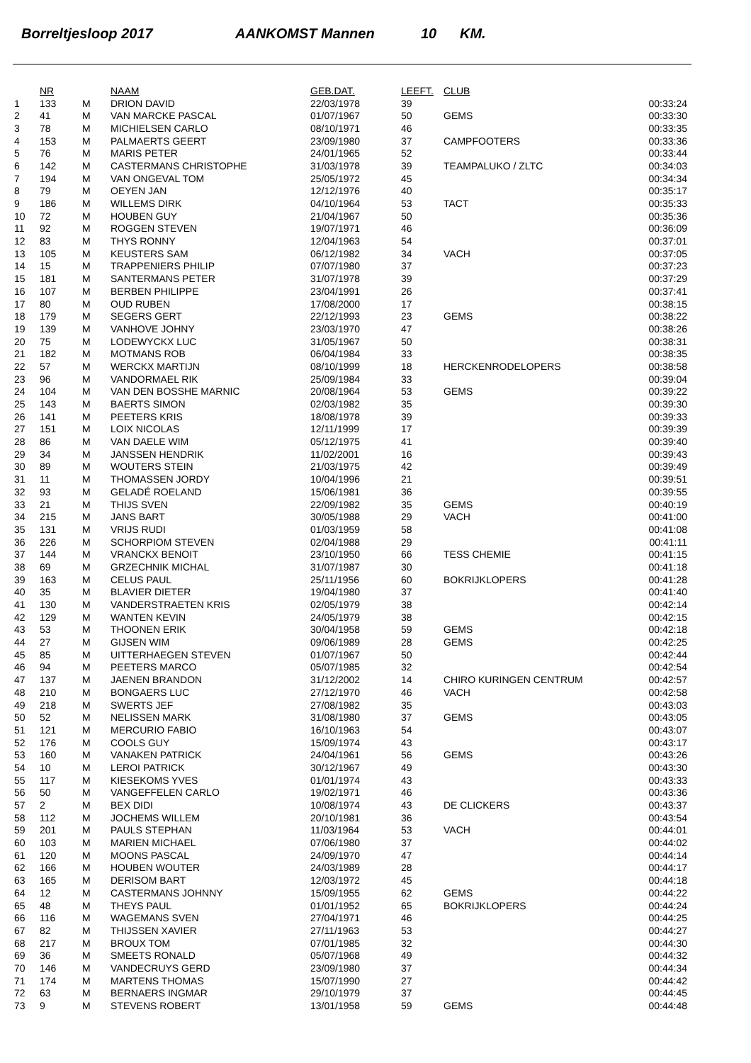Borreltjesloop 2017 AANKOMST Mannen 10 KM.
| | NR | | NAAM | GEB.DAT. | LEEFT. | CLUB | |
| --- | --- | --- | --- | --- | --- | --- | --- |
| 1 | 133 | M | DRION DAVID | 22/03/1978 | 39 | | 00:33:24 |
| 2 | 41 | M | VAN MARCKE PASCAL | 01/07/1967 | 50 | GEMS | 00:33:30 |
| 3 | 78 | M | MICHIELSEN CARLO | 08/10/1971 | 46 | | 00:33:35 |
| 4 | 153 | M | PALMAERTS GEERT | 23/09/1980 | 37 | CAMPFOOTERS | 00:33:36 |
| 5 | 76 | M | MARIS PETER | 24/01/1965 | 52 | | 00:33:44 |
| 6 | 142 | M | CASTERMANS CHRISTOPHE | 31/03/1978 | 39 | TEAMPALUKO / ZLTC | 00:34:03 |
| 7 | 194 | M | VAN ONGEVAL TOM | 25/05/1972 | 45 | | 00:34:34 |
| 8 | 79 | M | OEYEN JAN | 12/12/1976 | 40 | | 00:35:17 |
| 9 | 186 | M | WILLEMS DIRK | 04/10/1964 | 53 | TACT | 00:35:33 |
| 10 | 72 | M | HOUBEN GUY | 21/04/1967 | 50 | | 00:35:36 |
| 11 | 92 | M | ROGGEN STEVEN | 19/07/1971 | 46 | | 00:36:09 |
| 12 | 83 | M | THYS RONNY | 12/04/1963 | 54 | | 00:37:01 |
| 13 | 105 | M | KEUSTERS SAM | 06/12/1982 | 34 | VACH | 00:37:05 |
| 14 | 15 | M | TRAPPENIERS PHILIP | 07/07/1980 | 37 | | 00:37:23 |
| 15 | 181 | M | SANTERMANS PETER | 31/07/1978 | 39 | | 00:37:29 |
| 16 | 107 | M | BERBEN PHILIPPE | 23/04/1991 | 26 | | 00:37:41 |
| 17 | 80 | M | OUD RUBEN | 17/08/2000 | 17 | | 00:38:15 |
| 18 | 179 | M | SEGERS GERT | 22/12/1993 | 23 | GEMS | 00:38:22 |
| 19 | 139 | M | VANHOVE JOHNY | 23/03/1970 | 47 | | 00:38:26 |
| 20 | 75 | M | LODEWYCKX LUC | 31/05/1967 | 50 | | 00:38:31 |
| 21 | 182 | M | MOTMANS ROB | 06/04/1984 | 33 | | 00:38:35 |
| 22 | 57 | M | WERCKX MARTIJN | 08/10/1999 | 18 | HERCKENRODELOPERS | 00:38:58 |
| 23 | 96 | M | VANDORMAEL RIK | 25/09/1984 | 33 | | 00:39:04 |
| 24 | 104 | M | VAN DEN BOSSHE MARNIC | 20/08/1964 | 53 | GEMS | 00:39:22 |
| 25 | 143 | M | BAERTS SIMON | 02/03/1982 | 35 | | 00:39:30 |
| 26 | 141 | M | PEETERS KRIS | 18/08/1978 | 39 | | 00:39:33 |
| 27 | 151 | M | LOIX NICOLAS | 12/11/1999 | 17 | | 00:39:39 |
| 28 | 86 | M | VAN DAELE WIM | 05/12/1975 | 41 | | 00:39:40 |
| 29 | 34 | M | JANSSEN HENDRIK | 11/02/2001 | 16 | | 00:39:43 |
| 30 | 89 | M | WOUTERS STEIN | 21/03/1975 | 42 | | 00:39:49 |
| 31 | 11 | M | THOMASSEN JORDY | 10/04/1996 | 21 | | 00:39:51 |
| 32 | 93 | M | GELADÉ ROELAND | 15/06/1981 | 36 | | 00:39:55 |
| 33 | 21 | M | THIJS SVEN | 22/09/1982 | 35 | GEMS | 00:40:19 |
| 34 | 215 | M | JANS BART | 30/05/1988 | 29 | VACH | 00:41:00 |
| 35 | 131 | M | VRIJS RUDI | 01/03/1959 | 58 | | 00:41:08 |
| 36 | 226 | M | SCHORPIOM STEVEN | 02/04/1988 | 29 | | 00:41:11 |
| 37 | 144 | M | VRANCKX BENOIT | 23/10/1950 | 66 | TESS CHEMIE | 00:41:15 |
| 38 | 69 | M | GRZECHNIK MICHAL | 31/07/1987 | 30 | | 00:41:18 |
| 39 | 163 | M | CELUS PAUL | 25/11/1956 | 60 | BOKRIJKLOPERS | 00:41:28 |
| 40 | 35 | M | BLAVIER DIETER | 19/04/1980 | 37 | | 00:41:40 |
| 41 | 130 | M | VANDERSTRAETEN KRIS | 02/05/1979 | 38 | | 00:42:14 |
| 42 | 129 | M | WANTEN KEVIN | 24/05/1979 | 38 | | 00:42:15 |
| 43 | 53 | M | THOONEN ERIK | 30/04/1958 | 59 | GEMS | 00:42:18 |
| 44 | 27 | M | GIJSEN WIM | 09/06/1989 | 28 | GEMS | 00:42:25 |
| 45 | 85 | M | UITTERHAEGEN STEVEN | 01/07/1967 | 50 | | 00:42:44 |
| 46 | 94 | M | PEETERS MARCO | 05/07/1985 | 32 | | 00:42:54 |
| 47 | 137 | M | JAENEN BRANDON | 31/12/2002 | 14 | CHIRO KURINGEN CENTRUM | 00:42:57 |
| 48 | 210 | M | BONGAERS LUC | 27/12/1970 | 46 | VACH | 00:42:58 |
| 49 | 218 | M | SWERTS JEF | 27/08/1982 | 35 | | 00:43:03 |
| 50 | 52 | M | NELISSEN MARK | 31/08/1980 | 37 | GEMS | 00:43:05 |
| 51 | 121 | M | MERCURIO FABIO | 16/10/1963 | 54 | | 00:43:07 |
| 52 | 176 | M | COOLS GUY | 15/09/1974 | 43 | | 00:43:17 |
| 53 | 160 | M | VANAKEN PATRICK | 24/04/1961 | 56 | GEMS | 00:43:26 |
| 54 | 10 | M | LEROI PATRICK | 30/12/1967 | 49 | | 00:43:30 |
| 55 | 117 | M | KIESEKOMS YVES | 01/01/1974 | 43 | | 00:43:33 |
| 56 | 50 | M | VANGEFFELEN CARLO | 19/02/1971 | 46 | | 00:43:36 |
| 57 | 2 | M | BEX DIDI | 10/08/1974 | 43 | DE CLICKERS | 00:43:37 |
| 58 | 112 | M | JOCHEMS WILLEM | 20/10/1981 | 36 | | 00:43:54 |
| 59 | 201 | M | PAULS STEPHAN | 11/03/1964 | 53 | VACH | 00:44:01 |
| 60 | 103 | M | MARIEN MICHAEL | 07/06/1980 | 37 | | 00:44:02 |
| 61 | 120 | M | MOONS PASCAL | 24/09/1970 | 47 | | 00:44:14 |
| 62 | 166 | M | HOUBEN WOUTER | 24/03/1989 | 28 | | 00:44:17 |
| 63 | 165 | M | DERISOM BART | 12/03/1972 | 45 | | 00:44:18 |
| 64 | 12 | M | CASTERMANS JOHNNY | 15/09/1955 | 62 | GEMS | 00:44:22 |
| 65 | 48 | M | THEYS PAUL | 01/01/1952 | 65 | BOKRIJKLOPERS | 00:44:24 |
| 66 | 116 | M | WAGEMANS SVEN | 27/04/1971 | 46 | | 00:44:25 |
| 67 | 82 | M | THIJSSEN XAVIER | 27/11/1963 | 53 | | 00:44:27 |
| 68 | 217 | M | BROUX TOM | 07/01/1985 | 32 | | 00:44:30 |
| 69 | 36 | M | SMEETS RONALD | 05/07/1968 | 49 | | 00:44:32 |
| 70 | 146 | M | VANDECRUYS GERD | 23/09/1980 | 37 | | 00:44:34 |
| 71 | 174 | M | MARTENS THOMAS | 15/07/1990 | 27 | | 00:44:42 |
| 72 | 63 | M | BERNAERS INGMAR | 29/10/1979 | 37 | | 00:44:45 |
| 73 | 9 | M | STEVENS ROBERT | 13/01/1958 | 59 | GEMS | 00:44:48 |